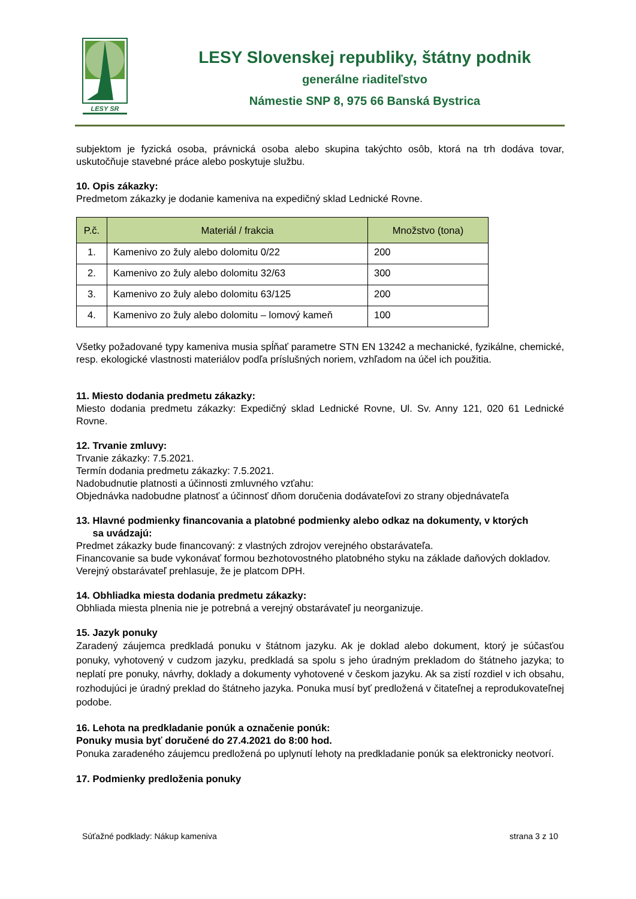LESY SR
LESY Slovenskej republiky, štátny podnik
generálne riaditeľstvo
Námestie SNP 8, 975 66 Banská Bystrica
subjektom je fyzická osoba, právnická osoba alebo skupina takýchto osôb, ktorá na trh dodáva tovar, uskutočňuje stavebné práce alebo poskytuje službu.
10. Opis zákazky:
Predmetom zákazky je dodanie kameniva na expedičný sklad Lednické Rovne.
| P.č. | Materiál / frakcia | Množstvo (tona) |
| --- | --- | --- |
| 1. | Kamenivo zo žuly alebo dolomitu 0/22 | 200 |
| 2. | Kamenivo zo žuly alebo dolomitu 32/63 | 300 |
| 3. | Kamenivo zo žuly alebo dolomitu 63/125 | 200 |
| 4. | Kamenivo zo žuly alebo dolomitu – lomový kameň | 100 |
Všetky požadované typy kameniva musia spĺňať parametre STN EN 13242 a mechanické, fyzikálne, chemické, resp. ekologické vlastnosti materiálov podľa príslušných noriem, vzhľadom na účel ich použitia.
11. Miesto dodania predmetu zákazky:
Miesto dodania predmetu zákazky: Expedičný sklad Lednické Rovne, Ul. Sv. Anny 121, 020 61 Lednické Rovne.
12. Trvanie zmluvy:
Trvanie zákazky: 7.5.2021.
Termín dodania predmetu zákazky: 7.5.2021.
Nadobudnutie platnosti a účinnosti zmluvného vzťahu:
Objednávka nadobudne platnosť a účinnosť dňom doručenia dodávateľovi zo strany objednávateľa
13. Hlavné podmienky financovania a platobné podmienky alebo odkaz na dokumenty, v ktorých
sa uvádzajú:
Predmet zákazky bude financovaný: z vlastných zdrojov verejného obstarávateľa.
Financovanie sa bude vykonávať formou bezhotovostného platobného styku na základe daňových dokladov.
Verejný obstarávateľ prehlasuje, že je platcom DPH.
14. Obhliadka miesta dodania predmetu zákazky:
Obhliada miesta plnenia nie je potrebná a verejný obstarávateľ ju neorganizuje.
15. Jazyk ponuky
Zaradený záujemca predkladá ponuku v štátnom jazyku. Ak je doklad alebo dokument, ktorý je súčasťou ponuky, vyhotovený v cudzom jazyku, predkladá sa spolu s jeho úradným prekladom do štátneho jazyka; to neplatí pre ponuky, návrhy, doklady a dokumenty vyhotovené v českom jazyku. Ak sa zistí rozdiel v ich obsahu, rozhodujúci je úradný preklad do štátneho jazyka. Ponuka musí byť predložená v čitateľnej a reprodukovateľnej podobe.
16. Lehota na predkladanie ponúk a označenie ponúk:
Ponuky musia byť doručené do 27.4.2021 do 8:00 hod.
Ponuka zaradeného záujemcu predložená po uplynutí lehoty na predkladanie ponúk sa elektronicky neotvorí.
17. Podmienky predloženia ponuky
Súťažné podklady: Nákup kameniva strana 3 z 10